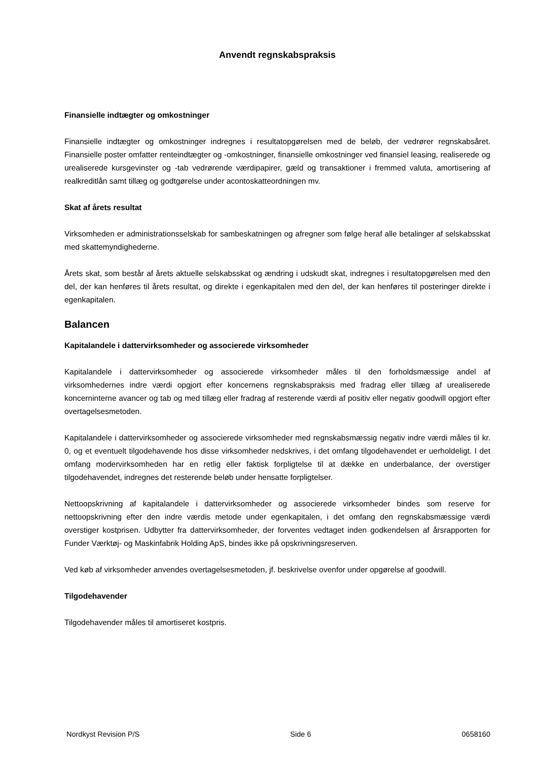Anvendt regnskabspraksis
Finansielle indtægter og omkostninger
Finansielle indtægter og omkostninger indregnes i resultatopgørelsen med de beløb, der vedrører regnskabsåret. Finansielle poster omfatter renteindtægter og -omkostninger, finansielle omkostninger ved finansiel leasing, realiserede og urealiserede kursgevinster og -tab vedrørende værdipapirer, gæld og transaktioner i fremmed valuta, amortisering af realkreditlån samt tillæg og godtgørelse under acontoskatteordningen mv.
Skat af årets resultat
Virksomheden er administrationsselskab for sambeskatningen og afregner som følge heraf alle betalinger af selskabsskat med skattemyndighederne.
Årets skat, som består af årets aktuelle selskabsskat og ændring i udskudt skat, indregnes i resultatopgørelsen med den del, der kan henføres til årets resultat, og direkte i egenkapitalen med den del, der kan henføres til posteringer direkte i egenkapitalen.
Balancen
Kapitalandele i dattervirksomheder og associerede virksomheder
Kapitalandele i dattervirksomheder og associerede virksomheder måles til den forholdsmæssige andel af virksomhedernes indre værdi opgjort efter koncernens regnskabspraksis med fradrag eller tillæg af urealiserede koncerninterne avancer og tab og med tillæg eller fradrag af resterende værdi af positiv eller negativ goodwill opgjort efter overtagelsesmetoden.
Kapitalandele i dattervirksomheder og associerede virksomheder med regnskabsmæssig negativ indre værdi måles til kr. 0, og et eventuelt tilgodehavende hos disse virksomheder nedskrives, i det omfang tilgodehavendet er uerholdeligt. I det omfang modervirksomheden har en retlig eller faktisk forpligtelse til at dække en underbalance, der overstiger tilgodehavendet, indregnes det resterende beløb under hensatte forpligtelser.
Nettoopskrivning af kapitalandele i dattervirksomheder og associerede virksomheder bindes som reserve for nettoopskrivning efter den indre værdis metode under egenkapitalen, i det omfang den regnskabsmæssige værdi overstiger kostprisen. Udbytter fra dattervirksomheder, der forventes vedtaget inden godkendelsen af årsrapporten for Funder Værktøj- og Maskinfabrik Holding ApS, bindes ikke på opskrivningsreserven.
Ved køb af virksomheder anvendes overtagelsesmetoden, jf. beskrivelse ovenfor under opgørelse af goodwill.
Tilgodehavender
Tilgodehavender måles til amortiseret kostpris.
Nordkyst Revision P/S Side 6 0658160